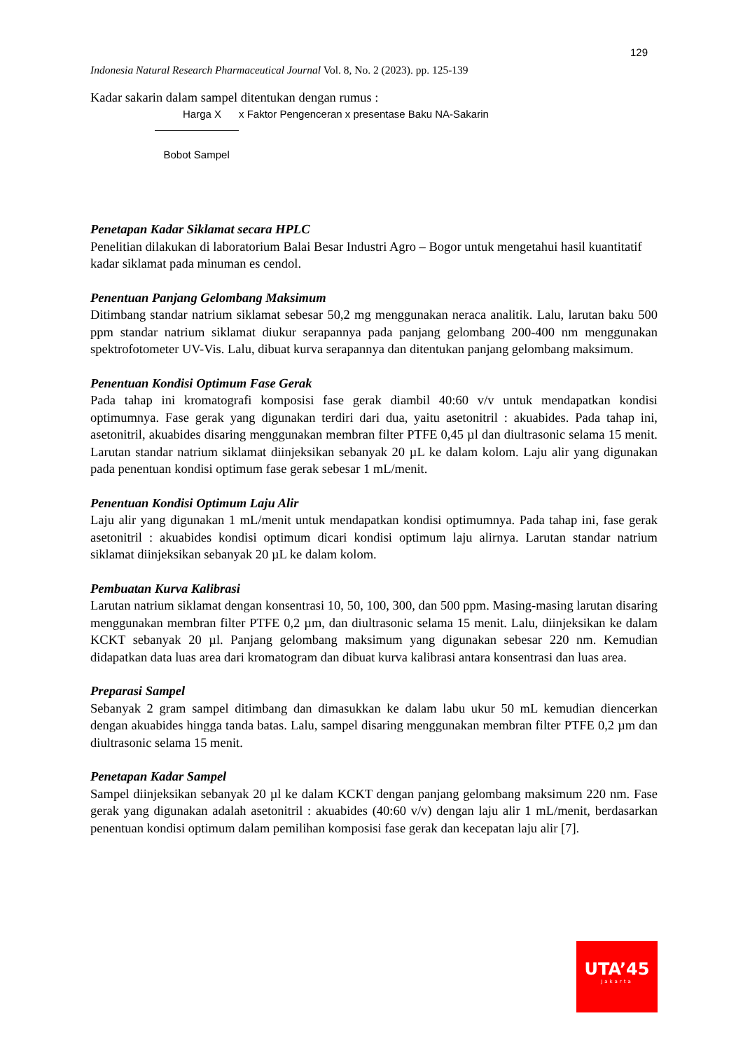129
Indonesia Natural Research Pharmaceutical Journal Vol. 8, No. 2 (2023). pp. 125-139
Kadar sakarin dalam sampel ditentukan dengan rumus :
Harga X x Faktor Pengenceran x presentase Baku NA-Sakarin
Bobot Sampel
Penetapan Kadar Siklamat secara HPLC
Penelitian dilakukan di laboratorium Balai Besar Industri Agro – Bogor untuk mengetahui hasil kuantitatif kadar siklamat pada minuman es cendol.
Penentuan Panjang Gelombang Maksimum
Ditimbang standar natrium siklamat sebesar 50,2 mg menggunakan neraca analitik. Lalu, larutan baku 500 ppm standar natrium siklamat diukur serapannya pada panjang gelombang 200-400 nm menggunakan spektrofotometer UV-Vis. Lalu, dibuat kurva serapannya dan ditentukan panjang gelombang maksimum.
Penentuan Kondisi Optimum Fase Gerak
Pada tahap ini kromatografi komposisi fase gerak diambil 40:60 v/v untuk mendapatkan kondisi optimumnya. Fase gerak yang digunakan terdiri dari dua, yaitu asetonitril : akuabides. Pada tahap ini, asetonitril, akuabides disaring menggunakan membran filter PTFE 0,45 µl dan diultrasonic selama 15 menit. Larutan standar natrium siklamat diinjeksikan sebanyak 20 µL ke dalam kolom. Laju alir yang digunakan pada penentuan kondisi optimum fase gerak sebesar 1 mL/menit.
Penentuan Kondisi Optimum Laju Alir
Laju alir yang digunakan 1 mL/menit untuk mendapatkan kondisi optimumnya. Pada tahap ini, fase gerak asetonitril : akuabides kondisi optimum dicari kondisi optimum laju alirnya. Larutan standar natrium siklamat diinjeksikan sebanyak 20 µL ke dalam kolom.
Pembuatan Kurva Kalibrasi
Larutan natrium siklamat dengan konsentrasi 10, 50, 100, 300, dan 500 ppm. Masing-masing larutan disaring menggunakan membran filter PTFE 0,2 µm, dan diultrasonic selama 15 menit. Lalu, diinjeksikan ke dalam KCKT sebanyak 20 µl. Panjang gelombang maksimum yang digunakan sebesar 220 nm. Kemudian didapatkan data luas area dari kromatogram dan dibuat kurva kalibrasi antara konsentrasi dan luas area.
Preparasi Sampel
Sebanyak 2 gram sampel ditimbang dan dimasukkan ke dalam labu ukur 50 mL kemudian diencerkan dengan akuabides hingga tanda batas. Lalu, sampel disaring menggunakan membran filter PTFE 0,2 µm dan diultrasonic selama 15 menit.
Penetapan Kadar Sampel
Sampel diinjeksikan sebanyak 20 µl ke dalam KCKT dengan panjang gelombang maksimum 220 nm. Fase gerak yang digunakan adalah asetonitril : akuabides (40:60 v/v) dengan laju alir 1 mL/menit, berdasarkan penentuan kondisi optimum dalam pemilihan komposisi fase gerak dan kecepatan laju alir [7].
UTA’45
Jakarta